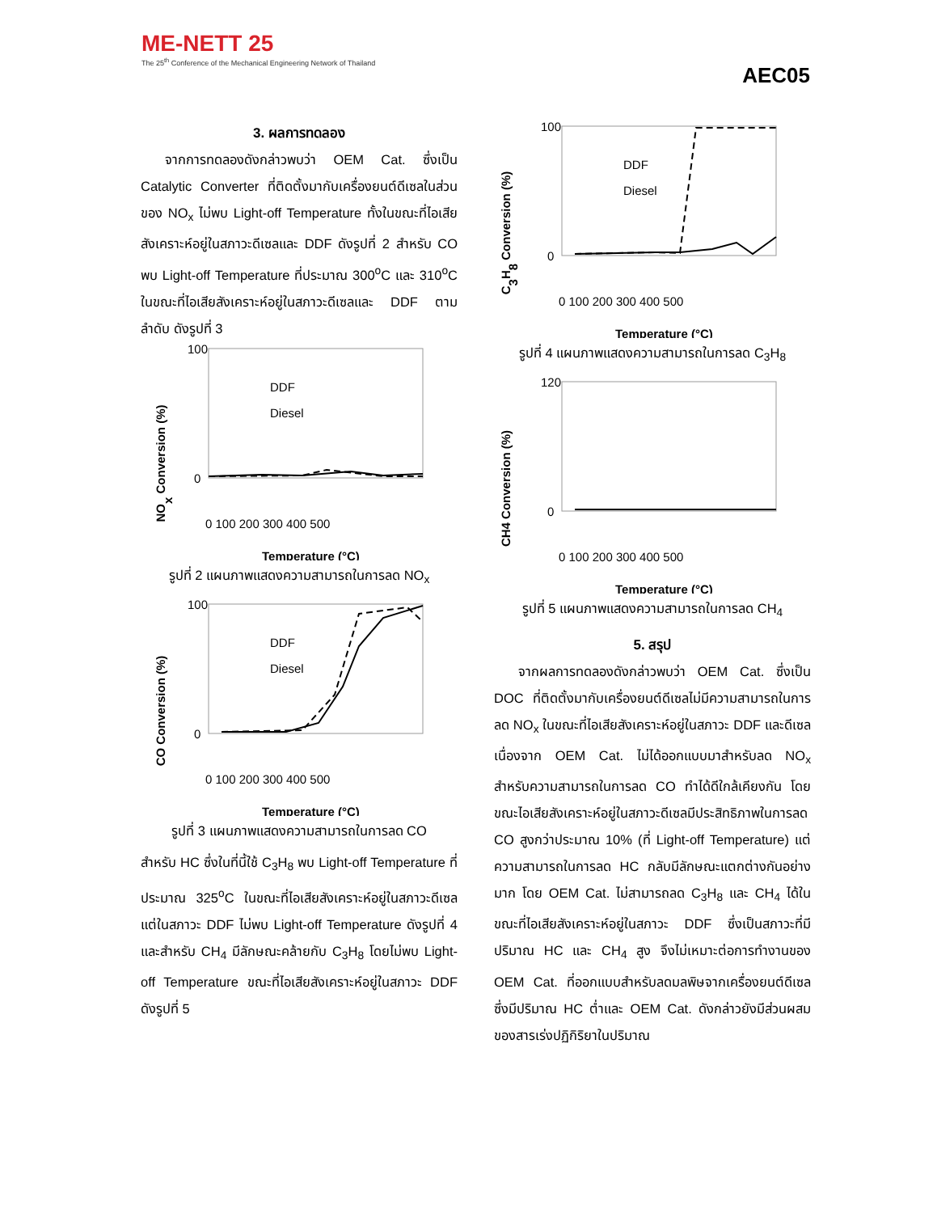ME-NETT 25
The 25<sup>th</sup> Conference of the Mechanical Engineering Network of Thailand
AEC05
3. ผลการทดลอง
จากการทดลองดังกล่าวพบว่า OEM Cat. ซึ่งเป็น Catalytic Converter ที่ติดตั้งมากับเครื่องยนต์ดีเซลในส่วนของ NO<sub>x</sub> ไม่พบ Light-off Temperature ทั้งในขณะที่ไอเสียสังเคราะห์อยู่ในสภาวะดีเซลและ DDF ดังรูปที่ 2 สำหรับ CO พบ Light-off Temperature ที่ประมาณ 300<sup>o</sup>C และ 310<sup>o</sup>C ในขณะที่ไอเสียสังเคราะห์อยู่ในสภาวะดีเซลและ DDF ตามลำดับ ดังรูปที่ 3
NOx Conversion (%)
100
0
DDF
Diesel
0 100 200 300 400 500
Temperature (°C)
รูปที่ 2 แผนภาพแสดงความสามารถในการลด NO<sub>x</sub>
CO Conversion (%)
100
0
DDF
Diesel
0 100 200 300 400 500
Temperature (°C)
รูปที่ 3 แผนภาพแสดงความสามารถในการลด CO
สำหรับ HC ซึ่งในที่นี้ใช้ C<sub>3</sub>H<sub>8</sub> พบ Light-off Temperature ที่ประมาณ 325<sup>o</sup>C ในขณะที่ไอเสียสังเคราะห์อยู่ในสภาวะดีเซล แต่ในสภาวะ DDF ไม่พบ Light-off Temperature ดังรูปที่ 4 และสำหรับ CH<sub>4</sub> มีลักษณะคล้ายกับ C<sub>3</sub>H<sub>8</sub> โดยไม่พบ Light-off Temperature ขณะที่ไอเสียสังเคราะห์อยู่ในสภาวะ DDF ดังรูปที่ 5
C3H8 Conversion (%)
100
0
DDF
Diesel
0 100 200 300 400 500
Temperature (°C)
รูปที่ 4 แผนภาพแสดงความสามารถในการลด C<sub>3</sub>H<sub>8</sub>
CH4 Conversion (%)
120
0
0 100 200 300 400 500
Temperature (°C)
รูปที่ 5 แผนภาพแสดงความสามารถในการลด CH<sub>4</sub>
5. สรุป
จากผลการทดลองดังกล่าวพบว่า OEM Cat. ซึ่งเป็น DOC ที่ติดตั้งมากับเครื่องยนต์ดีเซลไม่มีความสามารถในการลด NO<sub>x</sub> ในขณะที่ไอเสียสังเคราะห์อยู่ในสภาวะ DDF และดีเซล เนื่องจาก OEM Cat. ไม่ได้ออกแบบมาสำหรับลด NO<sub>x</sub> สำหรับความสามารถในการลด CO ทำได้ดีใกล้เคียงกัน โดยขณะไอเสียสังเคราะห์อยู่ในสภาวะดีเซลมีประสิทธิภาพในการลด CO สูงกว่าประมาณ 10% (ที่ Light-off Temperature) แต่ความสามารถในการลด HC กลับมีลักษณะแตกต่างกันอย่างมาก โดย OEM Cat. ไม่สามารถลด C<sub>3</sub>H<sub>8</sub> และ CH<sub>4</sub> ได้ในขณะที่ไอเสียสังเคราะห์อยู่ในสภาวะ DDF ซึ่งเป็นสภาวะที่มีปริมาณ HC และ CH<sub>4</sub> สูง จึงไม่เหมาะต่อการทำงานของ OEM Cat. ที่ออกแบบสำหรับลดมลพิษจากเครื่องยนต์ดีเซล ซึ่งมีปริมาณ HC ต่ำและ OEM Cat. ดังกล่าวยังมีส่วนผสมของสารเร่งปฏิกิริยาในปริมาณ